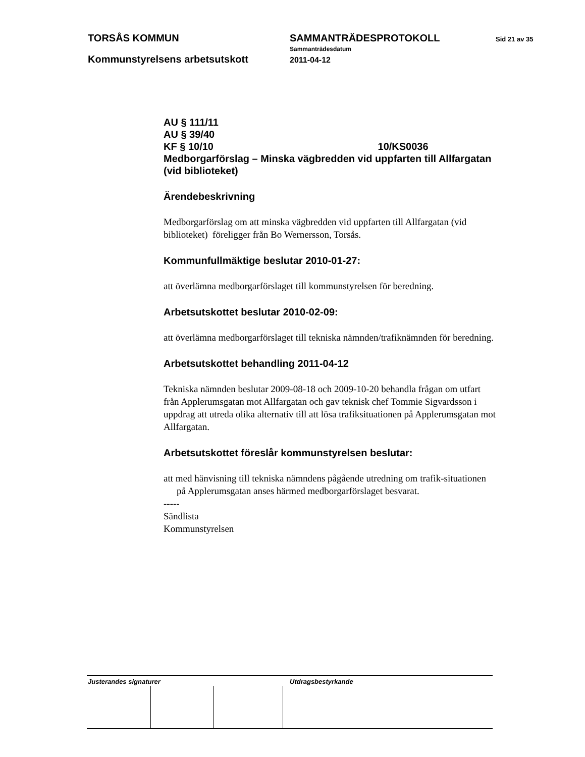TORSÅS KOMMUN SAMMANTRÄDESPROTOKOLL Sid 21 av 35
Sammanträdesdatum
Kommunstyrelsens arbetsutskott 2011-04-12
AU § 111/11
AU § 39/40
KF § 10/10 10/KS0036
Medborgarförslag – Minska vägbredden vid uppfarten till Allfargatan (vid biblioteket)
Ärendebeskrivning
Medborgarförslag om att minska vägbredden vid uppfarten till Allfargatan (vid biblioteket) föreligger från Bo Wernersson, Torsås.
Kommunfullmäktige beslutar 2010-01-27:
att överlämna medborgarförslaget till kommunstyrelsen för beredning.
Arbetsutskottet beslutar 2010-02-09:
att överlämna medborgarförslaget till tekniska nämnden/trafiknämnden för beredning.
Arbetsutskottet behandling 2011-04-12
Tekniska nämnden beslutar 2009-08-18 och 2009-10-20 behandla frågan om utfart från Applerumsgatan mot Allfargatan och gav teknisk chef Tommie Sigvardsson i uppdrag att utreda olika alternativ till att lösa trafiksituationen på Applerumsgatan mot Allfargatan.
Arbetsutskottet föreslår kommunstyrelsen beslutar:
att med hänvisning till tekniska nämndens pågående utredning om trafik-situationen på Applerumsgatan anses härmed medborgarförslaget besvarat.
-----
Sändlista
Kommunstyrelsen
Justerandes signaturer Utdragsbestyrkande